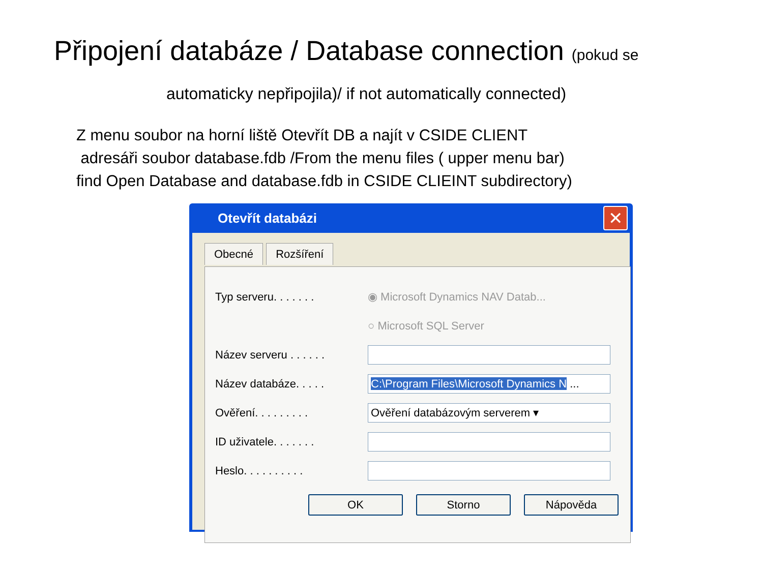Připojení databáze / Database connection (pokud se
automaticky nepřipojila)/ if not automatically connected)
Z menu soubor na horní liště Otevřít DB a najít v CSIDE CLIENT
adresáři soubor database.fdb /From the menu files ( upper menu bar)
find Open Database and database.fdb in CSIDE CLIEINT subdirectory)
Otevřít databázi
✕
Obecné Rozšíření
Typ serveru. . . . . . . ◉ Microsoft Dynamics NAV Datab...
○ Microsoft SQL Server
Název serveru . . . . . .
Název databáze. . . . . C:\Program Files\Microsoft Dynamics N ...
Ověření. . . . . . . . . Ověření databázovým serverem ▾
ID uživatele. . . . . . .
Heslo. . . . . . . . . .
OK Storno Nápověda